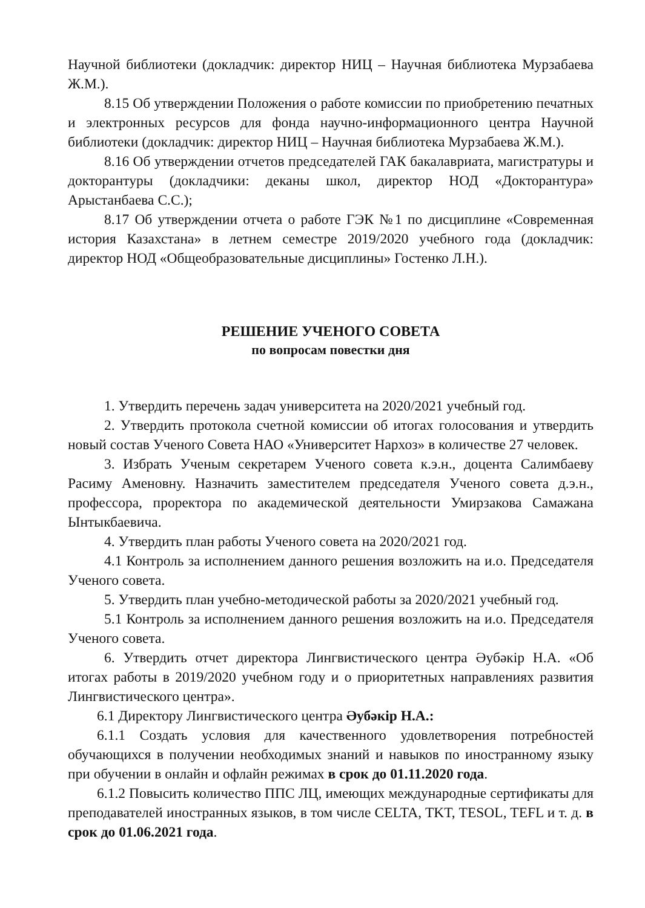Научной библиотеки (докладчик: директор НИЦ – Научная библиотека Мурзабаева Ж.М.).
8.15 Об утверждении Положения о работе комиссии по приобретению печатных и электронных ресурсов для фонда научно-информационного центра Научной библиотеки (докладчик: директор НИЦ – Научная библиотека Мурзабаева Ж.М.).
8.16 Об утверждении отчетов председателей ГАК бакалавриата, магистратуры и докторантуры (докладчики: деканы школ, директор НОД «Докторантура» Арыстанбаева С.С.);
8.17 Об утверждении отчета о работе ГЭК №1 по дисциплине «Современная история Казахстана» в летнем семестре 2019/2020 учебного года (докладчик: директор НОД «Общеобразовательные дисциплины» Гостенко Л.Н.).
РЕШЕНИЕ УЧЕНОГО СОВЕТА
по вопросам повестки дня
1. Утвердить перечень задач университета на 2020/2021 учебный год.
2. Утвердить протокола счетной комиссии об итогах голосования и утвердить новый состав Ученого Совета НАО «Университет Нархоз» в количестве 27 человек.
3. Избрать Ученым секретарем Ученого совета к.э.н., доцента Салимбаеву Расиму Аменовну. Назначить заместителем председателя Ученого совета д.э.н., профессора, проректора по академической деятельности Умирзакова Самажана Ынтыкбаевича.
4. Утвердить план работы Ученого совета на 2020/2021 год.
4.1 Контроль за исполнением данного решения возложить на и.о. Председателя Ученого совета.
5. Утвердить план учебно-методической работы за 2020/2021 учебный год.
5.1 Контроль за исполнением данного решения возложить на и.о. Председателя Ученого совета.
6. Утвердить отчет директора Лингвистического центра Әубәкір Н.А. «Об итогах работы в 2019/2020 учебном году и о приоритетных направлениях развития Лингвистического центра».
6.1 Директору Лингвистического центра Әубәкір Н.А.:
6.1.1 Создать условия для качественного удовлетворения потребностей обучающихся в получении необходимых знаний и навыков по иностранному языку при обучении в онлайн и офлайн режимах в срок до 01.11.2020 года.
6.1.2 Повысить количество ППС ЛЦ, имеющих международные сертификаты для преподавателей иностранных языков, в том числе CELTA, TKT, TESOL, TEFL и т. д. в срок до 01.06.2021 года.